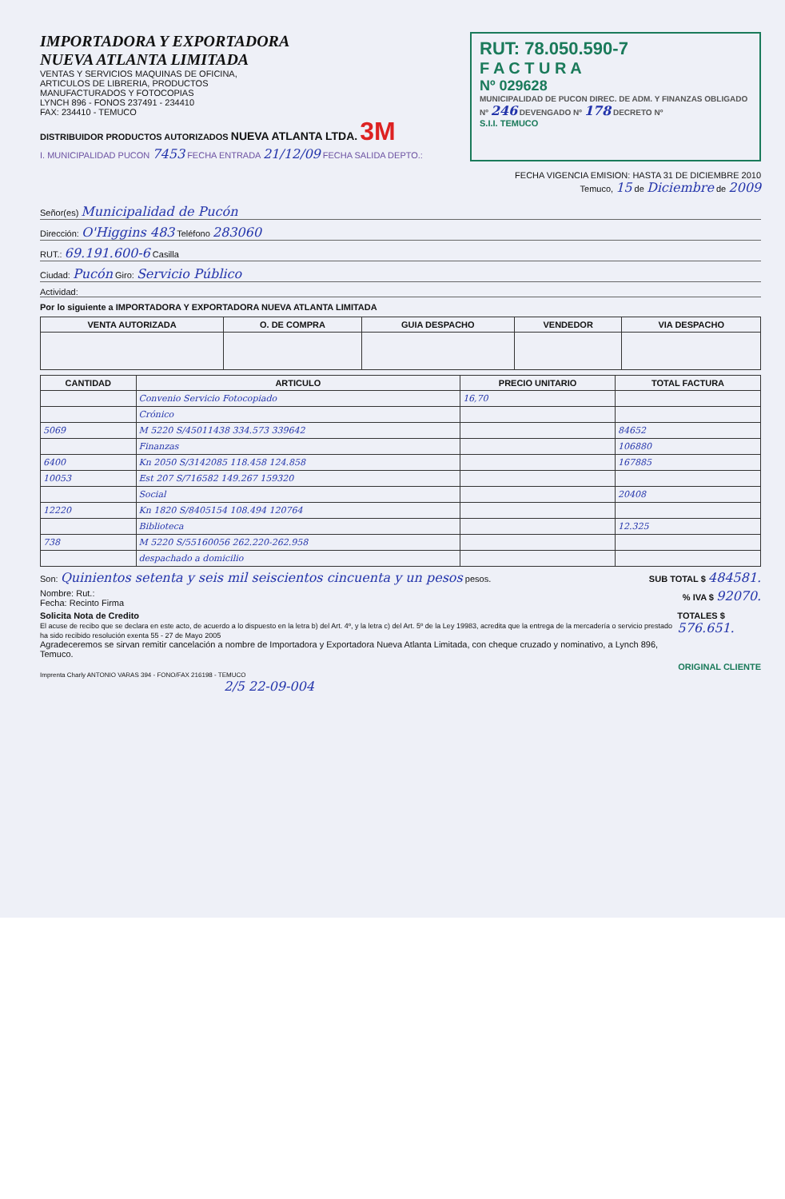IMPORTADORA Y EXPORTADORA
NUEVA ATLANTA LIMITADA
VENTAS Y SERVICIOS MAQUINAS DE OFICINA,
ARTICULOS DE LIBRERIA, PRODUCTOS
MANUFACTURADOS Y FOTOCOPIAS
LYNCH 896 - FONOS 237491 - 234410
FAX: 234410 - TEMUCO
DISTRIBUIDOR PRODUCTOS AUTORIZADOS NUEVA ATLANTA LTDA. 3M
I. MUNICIPALIDAD PUCON 7453 FECHA ENTRADA 21/12/09 FECHA SALIDA DEPTO.:
RUT: 78.050.590-7
F A C T U R A
Nº 029628
MUNICIPALIDAD DE PUCON DIREC. DE ADM. Y FINANZAS OBLIGADO Nº 246 DEVENGADO Nº 178 DECRETO Nº
S.I.I. TEMUCO
FECHA VIGENCIA EMISION: HASTA 31 DE DICIEMBRE 2010
Temuco, 15 de Diciembre de 2009
Señor(es) Municipalidad de Pucón
Dirección: O'Higgins 483 Teléfono 283060
RUT.: 69.191.600-6 Casilla
Ciudad: Pucón Giro: Servicio Público
Actividad:
Por lo siguiente a IMPORTADORA Y EXPORTADORA NUEVA ATLANTA LIMITADA
| VENTA AUTORIZADA | O. DE COMPRA | GUIA DESPACHO | VENDEDOR | VIA DESPACHO |
| --- | --- | --- | --- | --- |
| CANTIDAD | ARTICULO | PRECIO UNITARIO | TOTAL FACTURA |
| --- | --- | --- | --- |
| | Convenio Servicio Fotocopiado | 16,70 | |
| | Crónico | | |
| 5069 | M 5220 S/45011438 334.573 339642 | | 84652 |
| | Finanzas | | 106880 |
| 6400 | Kn 2050 S/3142085 118.458 124.858 | | 167885 |
| 10053 | Est 207 S/716582 149.267 159320 | | |
| | Social | | 20408 |
| 12220 | Kn 1820 S/8405154 108.494 120764 | | |
| | Biblioteca | | 12.325 |
| 738 | M 5220 S/55160056 262.220-262.958 | | |
| | despachado a domicilio | | |
Son: Quinientos setenta y seis mil seiscientos cincuenta y un pesos pesos.
SUB TOTAL $ 484581.
Nombre: Rut.:
Fecha: Recinto Firma
% IVA $ 92070.
Solicita Nota de Credito
El acuse de recibo que se declara en este acto, de acuerdo a lo dispuesto en la letra b) del Art. 4º, y la letra c) del Art. 5º de la Ley 19983, acredita que la entrega de la mercadería o servicio prestado ha sido recibido resolución exenta 55 - 27 de Mayo 2005
Agradeceremos se sirvan remitir cancelación a nombre de Importadora y Exportadora Nueva Atlanta Limitada, con cheque cruzado y nominativo, a Lynch 896, Temuco.
TOTALES $ 576.651.
ORIGINAL CLIENTE
Imprenta Charly ANTONIO VARAS 394 - FONO/FAX 216198 - TEMUCO
2/5 22-09-004